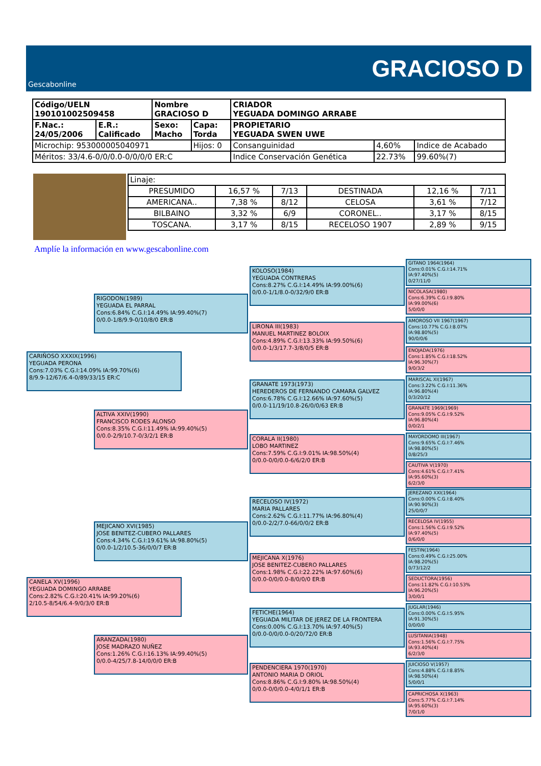Gescabonline
GRACIOSO D
| Código/UELN 190101002509458 | | Nombre GRACIOSO D | | CRIADOR YEGUADA DOMINGO ARRABE | | |
| F.Nac.: 24/05/2006 | E.R.: Calificado | Sexo: Macho | Capa: Torda | PROPIETARIO YEGUADA SWEN UWE | | |
| Microchip: 953000005040971 | | | Hijos: 0 | Consanguinidad | 4,60% | Indice de Acabado |
| Méritos: 33/4.6-0/0/0.0-0/0/0/0 ER:C | | | | Indice Conservación Genética | 22.73% | 99.60%(7) |
| Linaje: | | | | | |
| PRESUMIDO | 16,57 % | 7/13 | DESTINADA | 12,16 % | 7/11 |
| AMERICANA.. | 7,38 % | 8/12 | CELOSA | 3,61 % | 7/12 |
| BILBAINO | 3,32 % | 6/9 | CORONEL.. | 3,17 % | 8/15 |
| TOSCANA. | 3,17 % | 8/15 | RECELOSO 1907 | 2,89 % | 9/15 |
Amplíe la información en www.gescabonline.com
CARIÑOSO XXXIX(1996)
YEGUADA PERONA
Cons:7.03% C.G.I:14.09% IA:99.70%(6)
8/9.9-12/67/6.4-0/89/33/15 ER:C
CANELA XV(1996)
YEGUADA DOMINGO ARRABE
Cons:2.82% C.G.I:20.41% IA:99.20%(6)
2/10.5-8/54/6.4-9/0/3/0 ER:B
RIGODON(1989)
YEGUADA EL PARRAL
Cons:6.84% C.G.I:14.49% IA:99.40%(7)
0/0.0-1/8/9.9-0/10/8/0 ER:B
ALTIVA XXIV(1990)
FRANCISCO RODES ALONSO
Cons:8.35% C.G.I:11.49% IA:99.40%(5)
0/0.0-2/9/10.7-0/3/2/1 ER:B
MEJICANO XVI(1985)
JOSE BENITEZ-CUBERO PALLARES
Cons:4.34% C.G.I:19.61% IA:98.80%(5)
0/0.0-1/2/10.5-36/0/0/7 ER:B
ARANZADA(1980)
JOSE MADRAZO NUÑEZ
Cons:1.26% C.G.I:16.13% IA:99.40%(5)
0/0.0-4/25/7.8-14/0/0/0 ER:B
KOLOSO(1984)
YEGUADA CONTRERAS
Cons:8.27% C.G.I:14.49% IA:99.00%(6)
0/0.0-1/1/8.0-0/32/9/0 ER:B
LIRONA III(1983)
MANUEL MARTINEZ BOLOIX
Cons:4.89% C.G.I:13.33% IA:99.50%(6)
0/0.0-1/3/17.7-3/8/0/5 ER:B
GRANATE 1973(1973)
HEREDEROS DE FERNANDO CAMARA GALVEZ
Cons:6.78% C.G.I:12.66% IA:97.60%(5)
0/0.0-11/19/10.8-26/0/0/63 ER:B
CORALA II(1980)
LOBO MARTINEZ
Cons:7.59% C.G.I:9.01% IA:98.50%(4)
0/0.0-0/0/0.0-6/6/2/0 ER:B
RECELOSO IV(1972)
MARIA PALLARES
Cons:2.62% C.G.I:11.77% IA:96.80%(4)
0/0.0-2/2/7.0-66/0/0/2 ER:B
MEJICANA X(1976)
JOSE BENITEZ-CUBERO PALLARES
Cons:1.98% C.G.I:22.22% IA:97.60%(6)
0/0.0-0/0/0.0-8/0/0/0 ER:B
FETICHE(1964)
YEGUADA MILITAR DE JEREZ DE LA FRONTERA
Cons:0.00% C.G.I:13.70% IA:97.40%(5)
0/0.0-0/0/0.0-0/20/72/0 ER:B
PENDENCIERA 1970(1970)
ANTONIO MARIA D ORIOL
Cons:8.86% C.G.I:9.80% IA:98.50%(4)
0/0.0-0/0/0.0-4/0/1/1 ER:B
GITANO 1964(1964)
Cons:0.01% C.G.I:14.71%
IA:97.40%(5)
0/27/11/0
NICOLASA(1980)
Cons:6.39% C.G.I:9.80%
IA:99.00%(6)
5/0/0/0
AMOROSO VII 1967(1967)
Cons:10.77% C.G.I:8.07%
IA:98.80%(5)
90/0/0/6
ENOJADA(1976)
Cons:1.85% C.G.I:18.52%
IA:96.30%(7)
9/0/3/2
MARISCAL XI(1967)
Cons:3.22% C.G.I:11.36%
IA:96.80%(4)
0/3/20/12
GRANATE 1969(1969)
Cons:9.05% C.G.I:9.52%
IA:96.80%(4)
0/0/2/1
MAYORDOMO III(1967)
Cons:9.65% C.G.I:7.46%
IA:98.80%(5)
0/8/25/3
CAUTIVA V(1970)
Cons:4.61% C.G.I:7.41%
IA:95.60%(3)
6/2/3/0
JEREZANO XXI(1964)
Cons:0.00% C.G.I:8.40%
IA:90.90%(3)
25/0/0/7
RECELOSA IV(1955)
Cons:1.56% C.G.I:9.52%
IA:97.40%(5)
0/6/0/0
FESTIN(1964)
Cons:0.49% C.G.I:25.00%
IA:98.20%(5)
0/73/12/2
SEDUCTORA(1956)
Cons:11.82% C.G.I:10.53%
IA:96.20%(5)
3/0/0/1
JUGLAR(1946)
Cons:0.00% C.G.I:5.95%
IA:91.30%(5)
0/0/0/0
LUSITANIA(1948)
Cons:1.56% C.G.I:7.75%
IA:93.40%(4)
6/2/3/0
JUICIOSO V(1957)
Cons:4.88% C.G.I:8.85%
IA:98.50%(4)
5/0/0/1
CAPRICHOSA X(1963)
Cons:5.77% C.G.I:7.14%
IA:95.60%(3)
7/0/1/0